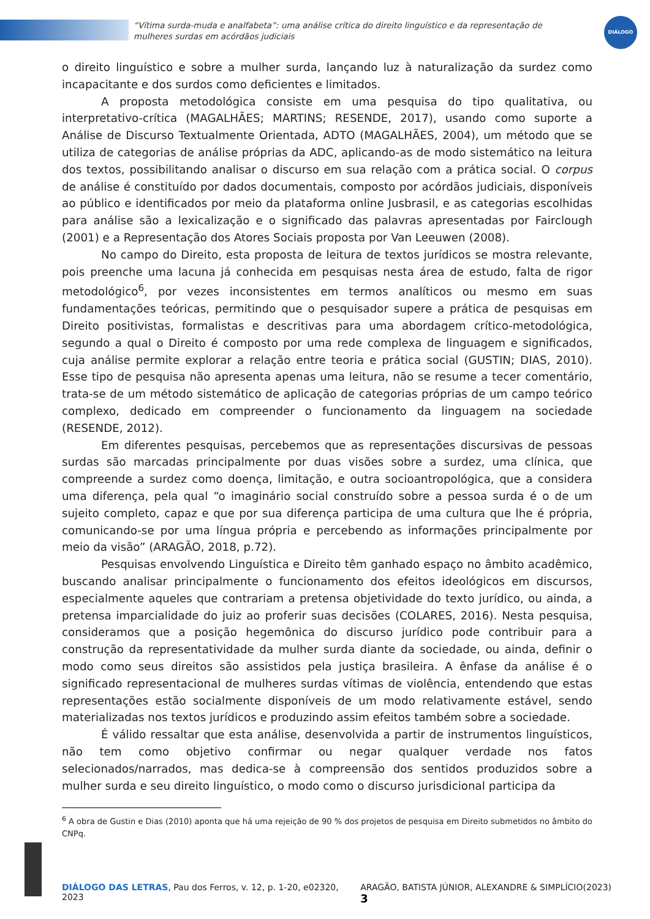“Vítima surda-muda e analfabeta”: uma análise crítica do direito linguístico e da representação de mulheres surdas em acórdãos judiciais
DIÁLOGO
o direito linguístico e sobre a mulher surda, lançando luz à naturalização da surdez como incapacitante e dos surdos como deficientes e limitados.
A proposta metodológica consiste em uma pesquisa do tipo qualitativa, ou interpretativo-crítica (MAGALHÃES; MARTINS; RESENDE, 2017), usando como suporte a Análise de Discurso Textualmente Orientada, ADTO (MAGALHÃES, 2004), um método que se utiliza de categorias de análise próprias da ADC, aplicando-as de modo sistemático na leitura dos textos, possibilitando analisar o discurso em sua relação com a prática social. O corpus de análise é constituído por dados documentais, composto por acórdãos judiciais, disponíveis ao público e identificados por meio da plataforma online Jusbrasil, e as categorias escolhidas para análise são a lexicalização e o significado das palavras apresentadas por Fairclough (2001) e a Representação dos Atores Sociais proposta por Van Leeuwen (2008).
No campo do Direito, esta proposta de leitura de textos jurídicos se mostra relevante, pois preenche uma lacuna já conhecida em pesquisas nesta área de estudo, falta de rigor metodológico<sup>6</sup>, por vezes inconsistentes em termos analíticos ou mesmo em suas fundamentações teóricas, permitindo que o pesquisador supere a prática de pesquisas em Direito positivistas, formalistas e descritivas para uma abordagem crítico-metodológica, segundo a qual o Direito é composto por uma rede complexa de linguagem e significados, cuja análise permite explorar a relação entre teoria e prática social (GUSTIN; DIAS, 2010). Esse tipo de pesquisa não apresenta apenas uma leitura, não se resume a tecer comentário, trata-se de um método sistemático de aplicação de categorias próprias de um campo teórico complexo, dedicado em compreender o funcionamento da linguagem na sociedade (RESENDE, 2012).
Em diferentes pesquisas, percebemos que as representações discursivas de pessoas surdas são marcadas principalmente por duas visões sobre a surdez, uma clínica, que compreende a surdez como doença, limitação, e outra socioantropológica, que a considera uma diferença, pela qual “o imaginário social construído sobre a pessoa surda é o de um sujeito completo, capaz e que por sua diferença participa de uma cultura que lhe é própria, comunicando-se por uma língua própria e percebendo as informações principalmente por meio da visão” (ARAGÃO, 2018, p.72).
Pesquisas envolvendo Linguística e Direito têm ganhado espaço no âmbito acadêmico, buscando analisar principalmente o funcionamento dos efeitos ideológicos em discursos, especialmente aqueles que contrariam a pretensa objetividade do texto jurídico, ou ainda, a pretensa imparcialidade do juiz ao proferir suas decisões (COLARES, 2016). Nesta pesquisa, consideramos que a posição hegemônica do discurso jurídico pode contribuir para a construção da representatividade da mulher surda diante da sociedade, ou ainda, definir o modo como seus direitos são assistidos pela justiça brasileira. A ênfase da análise é o significado representacional de mulheres surdas vítimas de violência, entendendo que estas representações estão socialmente disponíveis de um modo relativamente estável, sendo materializadas nos textos jurídicos e produzindo assim efeitos também sobre a sociedade.
É válido ressaltar que esta análise, desenvolvida a partir de instrumentos linguísticos, não tem como objetivo confirmar ou negar qualquer verdade nos fatos selecionados/narrados, mas dedica-se à compreensão dos sentidos produzidos sobre a mulher surda e seu direito linguístico, o modo como o discurso jurisdicional participa da
<sup>6</sup> A obra de Gustin e Dias (2010) aponta que há uma rejeição de 90 % dos projetos de pesquisa em Direito submetidos no âmbito do CNPq.
DIÁLOGO DAS LETRAS, Pau dos Ferros, v. 12, p. 1-20, e02320, 2023 ARAGÃO, BATISTA JÚNIOR, ALEXANDRE & SIMPLÍCIO(2023) 3